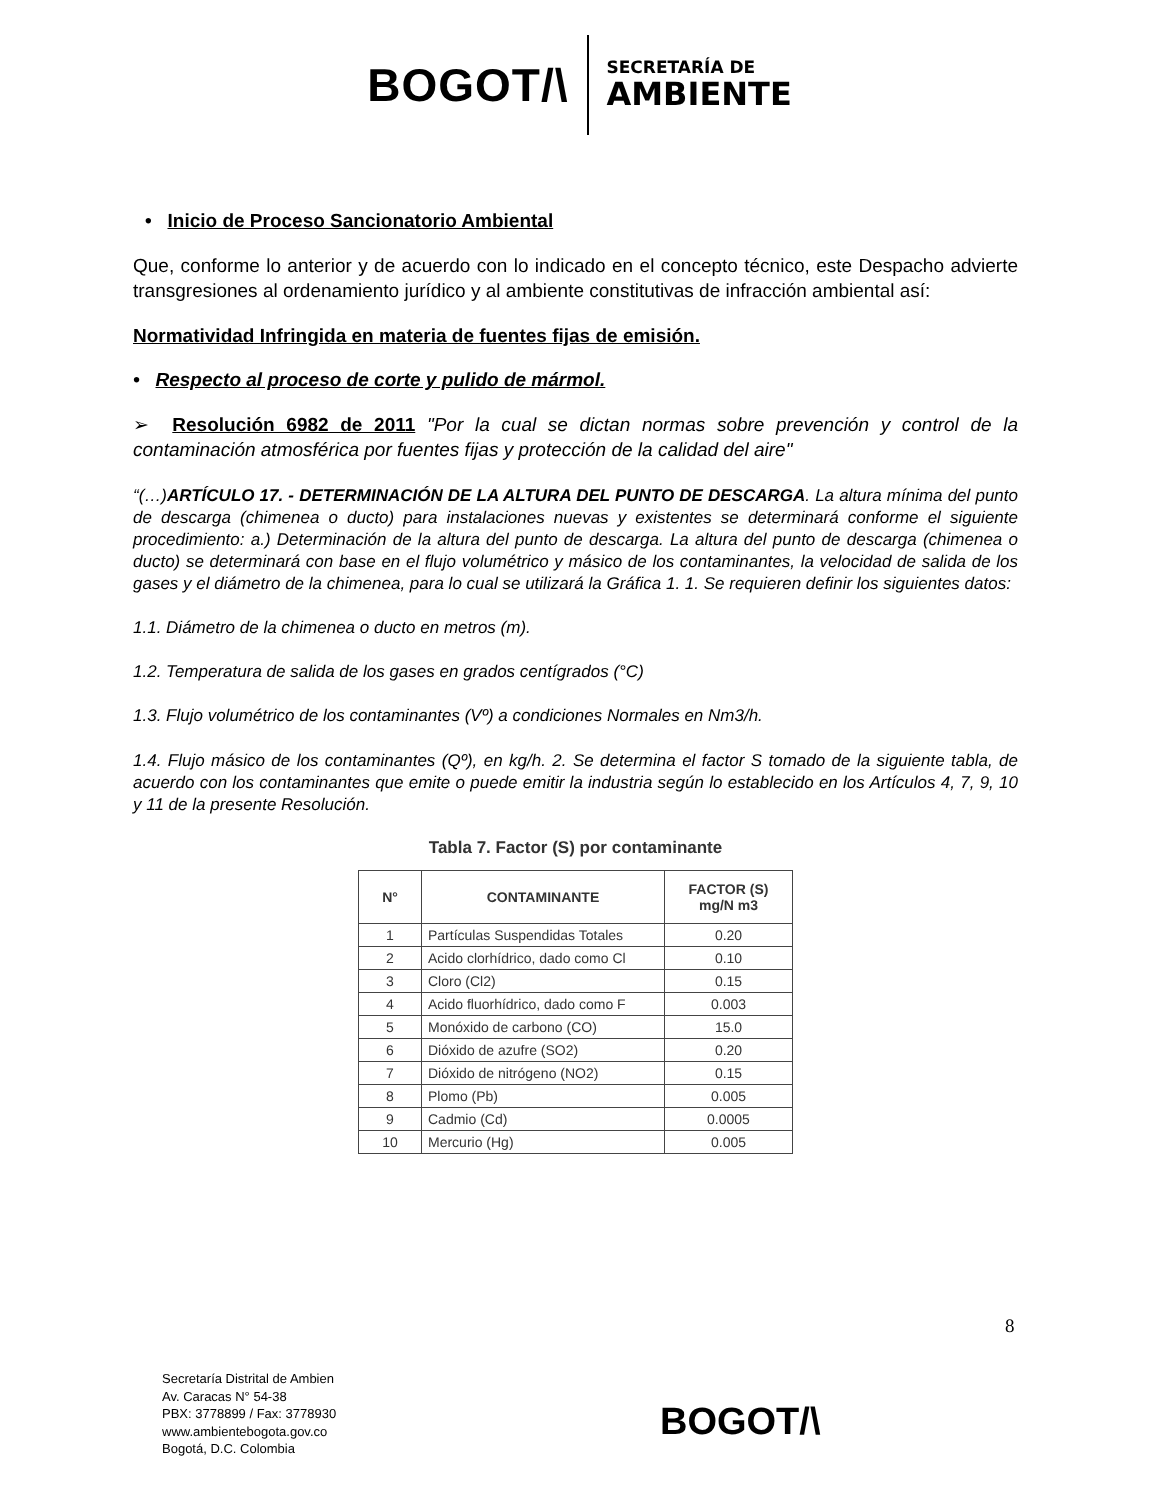BOGOT/\
SECRETARÍA DE
AMBIENTE
• Inicio de Proceso Sancionatorio Ambiental
Que, conforme lo anterior y de acuerdo con lo indicado en el concepto técnico, este Despacho advierte transgresiones al ordenamiento jurídico y al ambiente constitutivas de infracción ambiental así:
Normatividad Infringida en materia de fuentes fijas de emisión.
• Respecto al proceso de corte y pulido de mármol.
➢ Resolución 6982 de 2011 "Por la cual se dictan normas sobre prevención y control de la contaminación atmosférica por fuentes fijas y protección de la calidad del aire"
“(…)ARTÍCULO 17. - DETERMINACIÓN DE LA ALTURA DEL PUNTO DE DESCARGA. La altura mínima del punto de descarga (chimenea o ducto) para instalaciones nuevas y existentes se determinará conforme el siguiente procedimiento: a.) Determinación de la altura del punto de descarga. La altura del punto de descarga (chimenea o ducto) se determinará con base en el flujo volumétrico y másico de los contaminantes, la velocidad de salida de los gases y el diámetro de la chimenea, para lo cual se utilizará la Gráfica 1. 1. Se requieren definir los siguientes datos:
1.1. Diámetro de la chimenea o ducto en metros (m).
1.2. Temperatura de salida de los gases en grados centígrados (°C)
1.3. Flujo volumétrico de los contaminantes (Vº) a condiciones Normales en Nm3/h.
1.4. Flujo másico de los contaminantes (Qº), en kg/h. 2. Se determina el factor S tomado de la siguiente tabla, de acuerdo con los contaminantes que emite o puede emitir la industria según lo establecido en los Artículos 4, 7, 9, 10 y 11 de la presente Resolución.
Tabla 7. Factor (S) por contaminante
| N° | CONTAMINANTE | FACTOR (S) mg/N m3 |
| --- | --- | --- |
| 1 | Partículas Suspendidas Totales | 0.20 |
| 2 | Acido clorhídrico, dado como Cl | 0.10 |
| 3 | Cloro (Cl2) | 0.15 |
| 4 | Acido fluorhídrico, dado como F | 0.003 |
| 5 | Monóxido de carbono (CO) | 15.0 |
| 6 | Dióxido de azufre (SO2) | 0.20 |
| 7 | Dióxido de nitrógeno (NO2) | 0.15 |
| 8 | Plomo (Pb) | 0.005 |
| 9 | Cadmio (Cd) | 0.0005 |
| 10 | Mercurio (Hg) | 0.005 |
8
Secretaría Distrital de Ambien
Av. Caracas N° 54-38
PBX: 3778899 / Fax: 3778930
www.ambientebogota.gov.co
Bogotá, D.C. Colombia
BOGOT/\